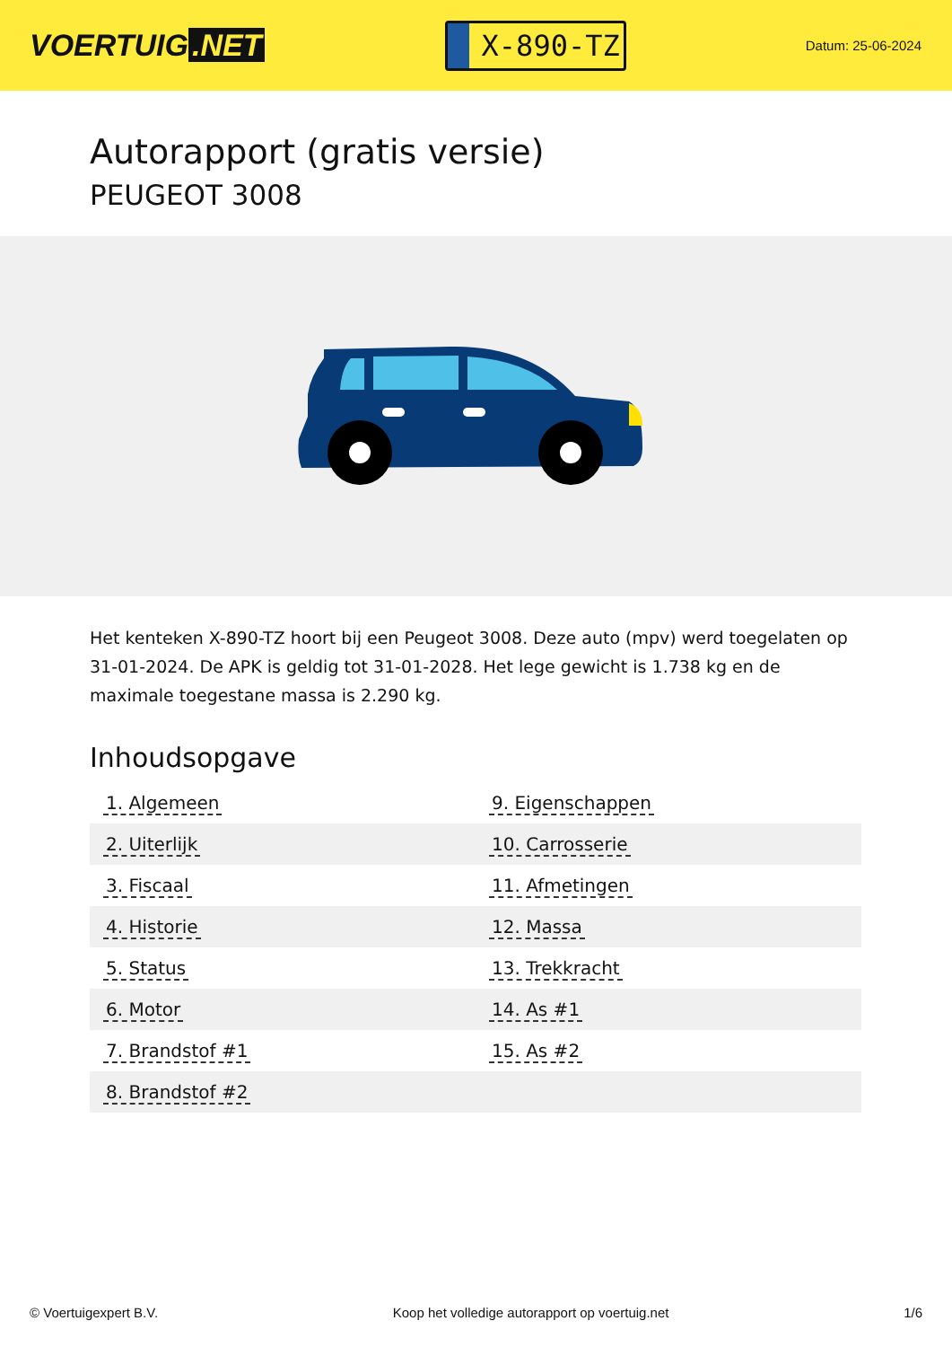VOERTUIG.NET
X-890-TZ
Datum: 25-06-2024
Autorapport (gratis versie)
PEUGEOT 3008
Het kenteken X-890-TZ hoort bij een Peugeot 3008. Deze auto (mpv) werd toegelaten op 31-01-2024. De APK is geldig tot 31-01-2028. Het lege gewicht is 1.738 kg en de maximale toegestane massa is 2.290 kg.
Inhoudsopgave
| 1. Algemeen | 9. Eigenschappen |
| 2. Uiterlijk | 10. Carrosserie |
| 3. Fiscaal | 11. Afmetingen |
| 4. Historie | 12. Massa |
| 5. Status | 13. Trekkracht |
| 6. Motor | 14. As #1 |
| 7. Brandstof #1 | 15. As #2 |
| 8. Brandstof #2 | |
© Voertuigexpert B.V. Koop het volledige autorapport op voertuig.net 1/6